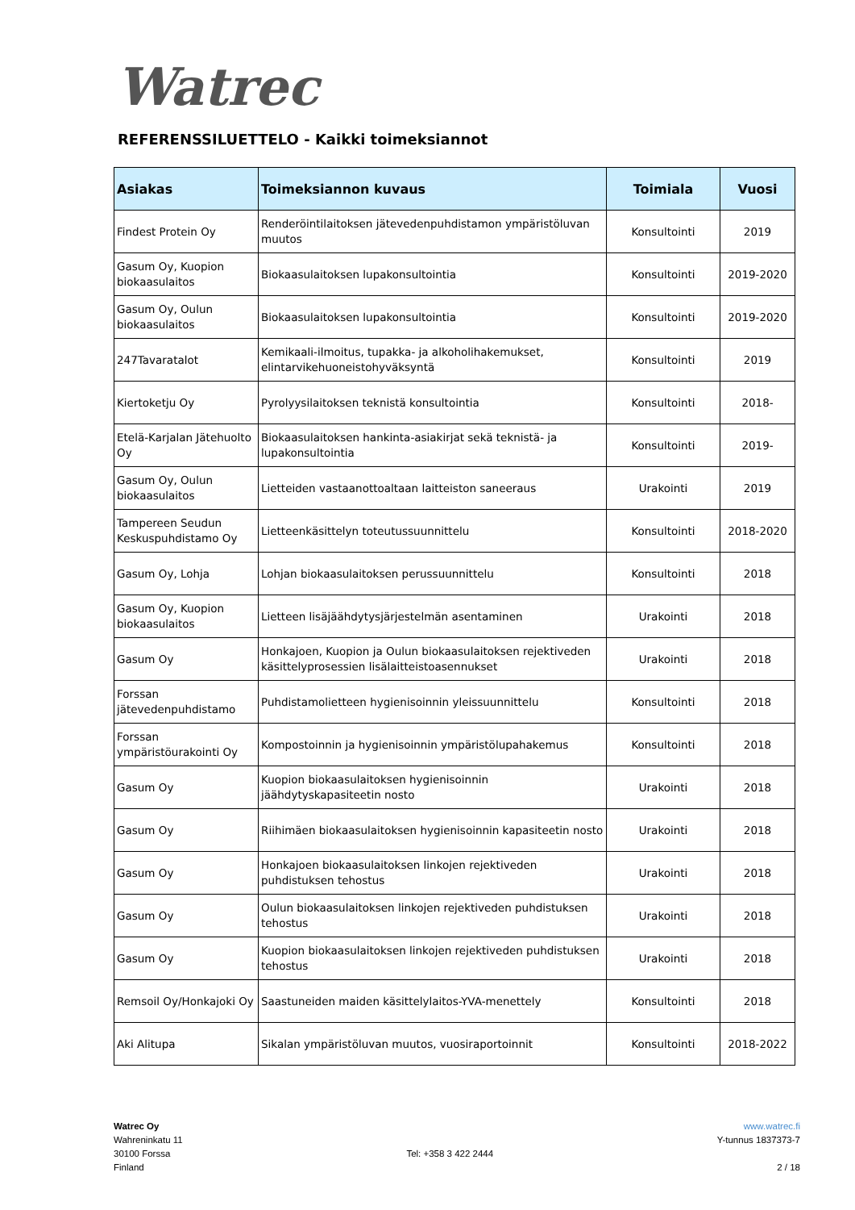Watrec
REFERENSSILUETTELO - Kaikki toimeksiannot
| Asiakas | Toimeksiannon kuvaus | Toimiala | Vuosi |
| --- | --- | --- | --- |
| Findest Protein Oy | Renderöintilaitoksen jätevedenpuhdistamon ympäristöluvan muutos | Konsultointi | 2019 |
| Gasum Oy, Kuopion biokaasulaitos | Biokaasulaitoksen lupakonsultointia | Konsultointi | 2019-2020 |
| Gasum Oy, Oulun biokaasulaitos | Biokaasulaitoksen lupakonsultointia | Konsultointi | 2019-2020 |
| 247Tavaratalot | Kemikaali-ilmoitus, tupakka- ja alkoholihakemukset, elintarvikehuoneistohyväksyntä | Konsultointi | 2019 |
| Kiertoketju Oy | Pyrolyysilaitoksen teknistä konsultointia | Konsultointi | 2018- |
| Etelä-Karjalan Jätehuolto Oy | Biokaasulaitoksen hankinta-asiakirjat sekä teknistä- ja lupakonsultointia | Konsultointi | 2019- |
| Gasum Oy, Oulun biokaasulaitos | Lietteiden vastaanottoaltaan laitteiston saneeraus | Urakointi | 2019 |
| Tampereen Seudun Keskuspuhdistamo Oy | Lietteenkäsittelyn toteutussuunnittelu | Konsultointi | 2018-2020 |
| Gasum Oy, Lohja | Lohjan biokaasulaitoksen perussuunnittelu | Konsultointi | 2018 |
| Gasum Oy, Kuopion biokaasulaitos | Lietteen lisäjäähdytysjärjestelmän asentaminen | Urakointi | 2018 |
| Gasum Oy | Honkajoen, Kuopion ja Oulun biokaasulaitoksen rejektiveden käsittelyprosessien lisälaitteistoasennukset | Urakointi | 2018 |
| Forssan jätevedenpuhdistamo | Puhdistamolietteen hygienisoinnin yleissuunnittelu | Konsultointi | 2018 |
| Forssan ympäristöurakointi Oy | Kompostoinnin ja hygienisoinnin ympäristölupahakemus | Konsultointi | 2018 |
| Gasum Oy | Kuopion biokaasulaitoksen hygienisoinnin jäähdytyskapasiteetin nosto | Urakointi | 2018 |
| Gasum Oy | Riihimäen biokaasulaitoksen hygienisoinnin kapasiteetin nosto | Urakointi | 2018 |
| Gasum Oy | Honkajoen biokaasulaitoksen linkojen rejektiveden puhdistuksen tehostus | Urakointi | 2018 |
| Gasum Oy | Oulun biokaasulaitoksen linkojen rejektiveden puhdistuksen tehostus | Urakointi | 2018 |
| Gasum Oy | Kuopion biokaasulaitoksen linkojen rejektiveden puhdistuksen tehostus | Urakointi | 2018 |
| Remsoil Oy/Honkajoki Oy | Saastuneiden maiden käsittelylaitos-YVA-menettely | Konsultointi | 2018 |
| Aki Alitupa | Sikalan ympäristöluvan muutos, vuosiraportoinnit | Konsultointi | 2018-2022 |
Watrec Oy
Wahreninkatu 11
30100 Forssa
Finland
Tel: +358 3 422 2444
www.watrec.fi
Y-tunnus 1837373-7
2 / 18